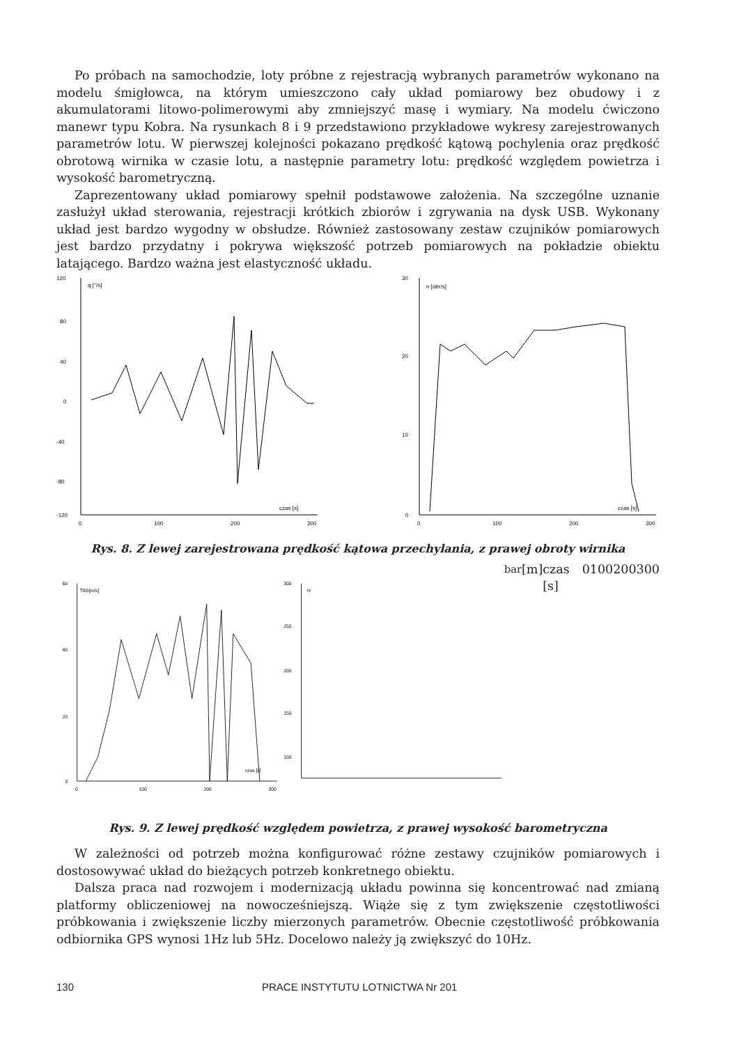Po próbach na samochodzie, loty próbne z rejestracją wybranych parametrów wykonano na modelu śmigłowca, na którym umieszczono cały układ pomiarowy bez obudowy i z akumulatorami litowo-polimerowymi aby zmniejszyć masę i wymiary. Na modelu ćwiczono manewr typu Kobra. Na rysunkach 8 i 9 przedstawiono przykładowe wykresy zarejestrowanych parametrów lotu. W pierwszej kolejności pokazano prędkość kątową pochylenia oraz prędkość obrotową wirnika w czasie lotu, a następnie parametry lotu: prędkość względem powietrza i wysokość barometryczną.
Zaprezentowany układ pomiarowy spełnił podstawowe założenia. Na szczególne uznanie zasłużył układ sterowania, rejestracji krótkich zbiorów i zgrywania na dysk USB. Wykonany układ jest bardzo wygodny w obsłudze. Również zastosowany zestaw czujników pomiarowych jest bardzo przydatny i pokrywa większość potrzeb pomiarowych na pokładzie obiektu latającego. Bardzo ważna jest elastyczność układu.
120
80
40
0
-40
-80
-120
q [°/s]
czas [s]
0
100
200
300
30
20
10
0
n [obr/s]
czas [s]
0
100
200
300
Rys. 8. Z lewej zarejestrowana prędkość kątowa przechylania, z prawej obroty wirnika
60
40
20
0
TAS[m/s]
czas [s]
0
100
200
300
300
250
200
150
100
Hbar[m]
czas [s]
0
100
200
300
Rys. 9. Z lewej prędkość względem powietrza, z prawej wysokość barometryczna
W zależności od potrzeb można konfigurować różne zestawy czujników pomiarowych i dostosowywać układ do bieżących potrzeb konkretnego obiektu.
Dalsza praca nad rozwojem i modernizacją układu powinna się koncentrować nad zmianą platformy obliczeniowej na nowocześniejszą. Wiąże się z tym zwiększenie częstotliwości próbkowania i zwiększenie liczby mierzonych parametrów. Obecnie częstotliwość próbkowania odbiornika GPS wynosi 1Hz lub 5Hz. Docelowo należy ją zwiększyć do 10Hz.
130 PRACE INSTYTUTU LOTNICTWA Nr 201